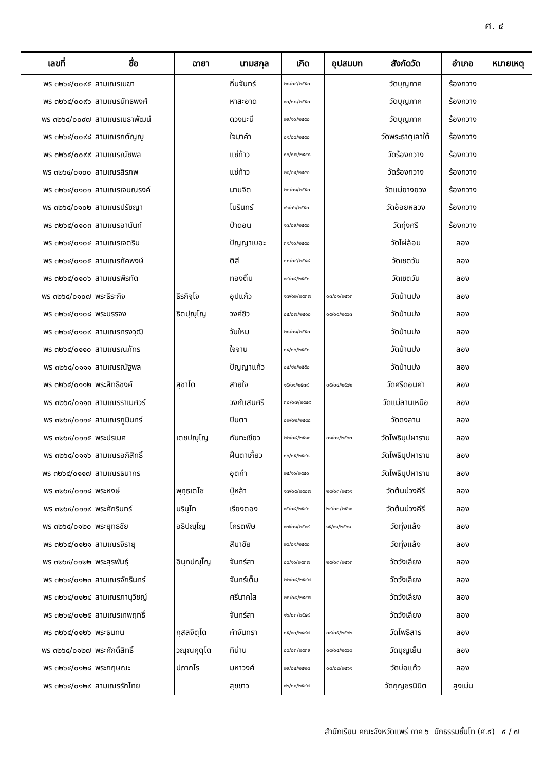ศ. ๔
| เลขที่ | ชื่อ | ฉายา | นามสกุล | เกิด | อุปสมบท | สังกัดวัด | อำเภอ | หมายเหตุ |
| --- | --- | --- | --- | --- | --- | --- | --- | --- |
| พร ๓๒๖๔/๐๐๙๕ | สามเณรเมฆา | | ถิ่นจันทร์ | ๒๘/๐๔/๒๕๕๐ | | วัดบุญภาค | ร้องกวาง | |
| พร ๓๒๖๔/๐๐๙๖ | สามเณรนัทธพงศ์ | | หาสะอาด | ๑๐/๐๘/๒๕๕๐ | | วัดบุญภาค | ร้องกวาง | |
| พร ๓๒๖๔/๐๐๙๗ | สามเณรเมธาพัฒน์ | | ดวงมะนี | ๒๙/๑๐/๒๕๕๐ | | วัดบุญภาค | ร้องกวาง | |
| พร ๓๒๖๔/๐๐๙๘ | สามเณรกตัญญู | | ใจมาคำ | ๐๑/๐๖/๒๕๕๐ | | วัดพระธาตุเลาใต้ | ร้องกวาง | |
| พร ๓๒๖๔/๐๐๙๙ | สามเณรณัชพล | | แซ่ท้าว | ๐๖/๐๗/๒๕๔๘ | | วัดร้องกวาง | ร้องกวาง | |
| พร ๓๒๖๔/๐๑๐๐ | สามเณรสิรภพ | | แซ่ท้าว | ๒๑/๐๔/๒๕๕๐ | | วัดร้องกวาง | ร้องกวาง | |
| พร ๓๒๖๔/๐๑๐๑ | สามเณรเจนณรงค์ | | นามจิต | ๒๓/๐๑/๒๕๕๐ | | วัดแม่ยางยวง | ร้องกวาง | |
| พร ๓๒๖๔/๐๑๐๒ | สามเณรปรัชญา | | โนรินทร์ | ๑๖/๐๖/๒๕๕๐ | | วัดอ้อยหลวง | ร้องกวาง | |
| พร ๓๒๖๔/๐๑๐๓ | สามเณรอานันท์ | | ป่าดอน | ๑๓/๐๙/๒๕๕๐ | | วัดทุ่งศรี | ร้องกวาง | |
| พร ๓๒๖๔/๐๑๐๔ | สามเณรเจตริน | | ปัญญาเบอะ | ๓๑/๑๐/๒๕๕๐ | | วัดไผ่ล้อม | ลอง | |
| พร ๓๒๖๔/๐๑๐๕ | สามเณรภัคพงษ์ | | ติสี | ๓๐/๐๔/๒๕๔๘ | | วัดเชตวัน | ลอง | |
| พร ๓๒๖๔/๐๑๐๖ | สามเณรพีรทัต | | ทองติ๊บ | ๑๔/๐๘/๒๕๕๐ | | วัดเชตวัน | ลอง | |
| พร ๓๒๖๔/๐๑๐๗ | พระธีระกิจ | ธีรกิจฺโจ | อุปแก้ว | ๑๗/๑๒/๒๕๓๗ | ๐๓/๐๑/๒๕๖๓ | วัดบ้านปง | ลอง | |
| พร ๓๒๖๔/๐๑๐๘ | พระบรรจง | ธิตปุญฺโญ | วงค์ซิว | ๐๕/๐๗/๒๕๑๐ | ๐๕/๐๑/๒๕๖๓ | วัดบ้านปง | ลอง | |
| พร ๓๒๖๔/๐๑๐๙ | สามเณรทรงวุฒิ | | วันใหม | ๒๘/๐๑/๒๕๕๐ | | วัดบ้านปง | ลอง | |
| พร ๓๒๖๔/๐๑๑๐ | สามเณรณภัทร | | ใจจาน | ๐๔/๐๖/๒๕๕๐ | | วัดบ้านปง | ลอง | |
| พร ๓๒๖๔/๐๑๑๑ | สามเณรณัฐพล | | ปัญญาแก้ว | ๐๔/๑๒/๒๕๕๐ | | วัดบ้านปง | ลอง | |
| พร ๓๒๖๔/๐๑๑๒ | พระสิทธิชงค์ | สุชาโต | สายใจ | ๑๕/๑๑/๒๕๓๙ | ๐๕/๐๔/๒๕๖๒ | วัดศรีดอนคำ | ลอง | |
| พร ๓๒๖๔/๐๑๑๓ | สามเณรราเมศวร์ | | วงศ์แสนศรี | ๓๐/๐๗/๒๕๔๙ | | วัดแม่ลานเหนือ | ลอง | |
| พร ๓๒๖๔/๐๑๑๔ | สามเณรภูมินทร์ | | ปินตา | ๐๒/๐๒/๒๕๔๘ | | วัดดงลาน | ลอง | |
| พร ๓๒๖๔/๐๑๑๕ | พระปรเมศ | เตชปญฺโญ | กันทะเขียว | ๒๒/๐๘/๒๕๑๓ | ๐๑/๐๑/๒๕๖๓ | วัดโพธิบุปผาราม | ลอง | |
| พร ๓๒๖๔/๐๑๑๖ | สามเณรอภิสิทธิ์ | | ฝั้นตาเกี้ยว | ๐๖/๐๕/๒๕๔๘ | | วัดโพธิบุปผาราม | ลอง | |
| พร ๓๒๖๔/๐๑๑๗ | สามเณรธนากร | | อุตก๋า | ๒๕/๑๑/๒๕๕๐ | | วัดโพธิบุปผาราม | ลอง | |
| พร ๓๒๖๔/๐๑๑๘ | พระหงษ์ | พุทฺธเตโช | ปู่หล้า | ๑๗/๐๕/๒๕๐๗ | ๒๔/๐๓/๒๕๖๑ | วัดต้นม่วงคีรี | ลอง | |
| พร ๓๒๖๔/๐๑๑๙ | พระศักรินทร์ | นรินฺโท | เรียงตอง | ๑๕/๐๘/๒๕๔๓ | ๒๔/๐๓/๒๕๖๑ | วัดต้นม่วงคีรี | ลอง | |
| พร ๓๒๖๔/๐๑๒๐ | พระยุทธชัย | อธิปญฺโญ | โครตพิษ | ๑๗/๐๑/๒๕๑๙ | ๑๕/๑๑/๒๕๖๑ | วัดทุ่งแล้ง | ลอง | |
| พร ๓๒๖๔/๐๑๒๑ | สามเณรจิรายุ | | สีมาชัย | ๒๖/๐๑/๒๕๕๐ | | วัดทุ่งแล้ง | ลอง | |
| พร ๓๒๖๔/๐๑๒๒ | พระสุรพันธุ์ | อินฺทปญฺโญ | จันทร์สา | ๐๖/๑๑/๒๕๓๗ | ๒๕/๐๓/๒๕๖๓ | วัดวังเลียง | ลอง | |
| พร ๓๒๖๔/๐๑๒๓ | สามเณรจักรินทร์ | | จันทร์เต็ม | ๒๒/๐๘/๒๕๔๗ | | วัดวังเลียง | ลอง | |
| พร ๓๒๖๔/๐๑๒๔ | สามเณรภานุวิชญ์ | | ศรีนาคใส | ๒๓/๐๘/๒๕๔๗ | | วัดวังเลียง | ลอง | |
| พร ๓๒๖๔/๐๑๒๕ | สามเณรเทพฤทธิ์ | | จันทร์สา | ๑๒/๐๓/๒๕๔๙ | | วัดวังเลียง | ลอง | |
| พร ๓๒๖๔/๐๑๒๖ | พระธนทน | กุสลจิตฺโต | คำจันทรา | ๐๕/๑๐/๒๔๙๗ | ๐๙/๐๕/๒๕๖๒ | วัดโพธิสาร | ลอง | |
| พร ๓๒๖๔/๐๑๒๗ | พระศักดิ์สิทธิ์ | วณฺณคุตฺโต | ทิน่าน | ๐๖/๐๓/๒๕๓๙ | ๐๔/๐๔/๒๕๖๔ | วัดบุญเย็น | ลอง | |
| พร ๓๒๖๔/๐๑๒๘ | พระกฤษณะ | ปภากโร | มหาวงศ์ | ๒๙/๐๔/๒๕๒๘ | ๐๘/๐๔/๒๕๖๑ | วัดบ่อแก้ว | ลอง | |
| พร ๓๒๖๔/๐๑๒๙ | สามเณรรักไทย | | สุขขาว | ๑๒/๐๑/๒๕๔๗ | | วัดกุญชรนิมิต | สูงเม่น | |
สำนักเรียน คณะจังหวัดแพร่ ภาค ๖ นักธรรมชั้นโท (ศ.๔) ๔ / ๗